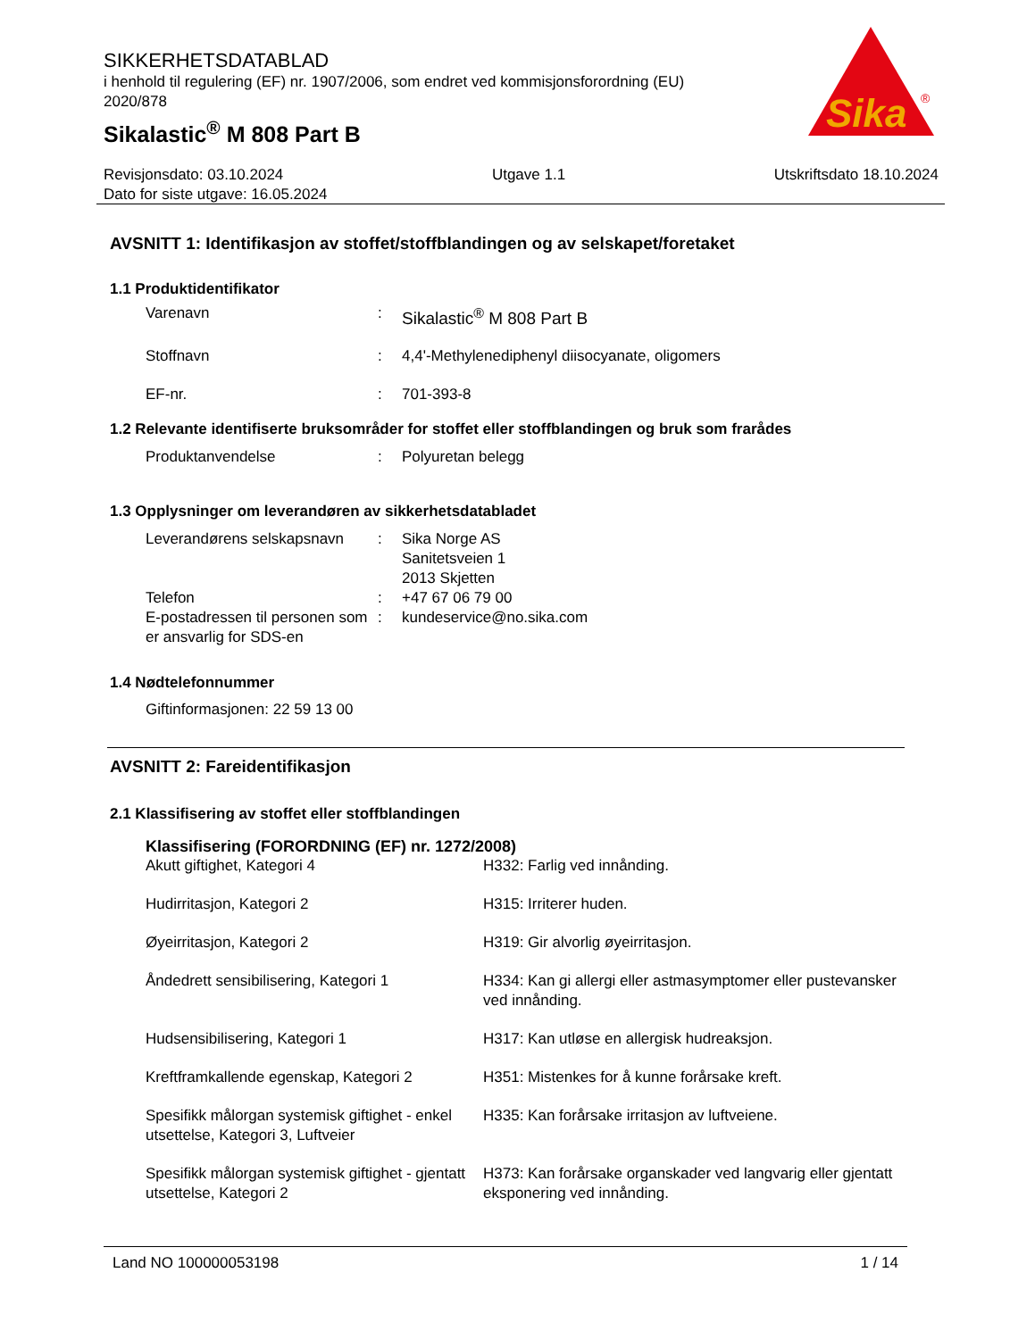SIKKERHETSDATABLAD
i henhold til regulering (EF) nr. 1907/2006, som endret ved kommisjonsforordning (EU) 2020/878
Sikalastic<sup>®</sup> M 808 Part B
Sika
®
Revisjonsdato: 03.10.2024 Utgave 1.1 Utskriftsdato 18.10.2024
Dato for siste utgave: 16.05.2024
AVSNITT 1: Identifikasjon av stoffet/stoffblandingen og av selskapet/foretaket
1.1 Produktidentifikator
| Varenavn | : | Sikalastic<sup>®</sup> M 808 Part B |
| Stoffnavn | : | 4,4'-Methylenediphenyl diisocyanate, oligomers |
| EF-nr. | : | 701-393-8 |
1.2 Relevante identifiserte bruksområder for stoffet eller stoffblandingen og bruk som frarådes
| Produktanvendelse | : | Polyuretan belegg |
1.3 Opplysninger om leverandøren av sikkerhetsdatabladet
| Leverandørens selskapsnavn | : | Sika Norge AS Sanitetsveien 1 2013 Skjetten |
| Telefon | : | +47 67 06 79 00 |
| E-postadressen til personen som er ansvarlig for SDS-en | : | kundeservice@no.sika.com |
1.4 Nødtelefonnummer
Giftinformasjonen: 22 59 13 00
AVSNITT 2: Fareidentifikasjon
2.1 Klassifisering av stoffet eller stoffblandingen
Klassifisering (FORORDNING (EF) nr. 1272/2008)
| Akutt giftighet, Kategori 4 | H332: Farlig ved innånding. |
| Hudirritasjon, Kategori 2 | H315: Irriterer huden. |
| Øyeirritasjon, Kategori 2 | H319: Gir alvorlig øyeirritasjon. |
| Åndedrett sensibilisering, Kategori 1 | H334: Kan gi allergi eller astmasymptomer eller pustevansker ved innånding. |
| Hudsensibilisering, Kategori 1 | H317: Kan utløse en allergisk hudreaksjon. |
| Kreftframkallende egenskap, Kategori 2 | H351: Mistenkes for å kunne forårsake kreft. |
| Spesifikk målorgan systemisk giftighet - enkel utsettelse, Kategori 3, Luftveier | H335: Kan forårsake irritasjon av luftveiene. |
| Spesifikk målorgan systemisk giftighet - gjentatt utsettelse, Kategori 2 | H373: Kan forårsake organskader ved langvarig eller gjentatt eksponering ved innånding. |
Land NO 100000053198 1 / 14